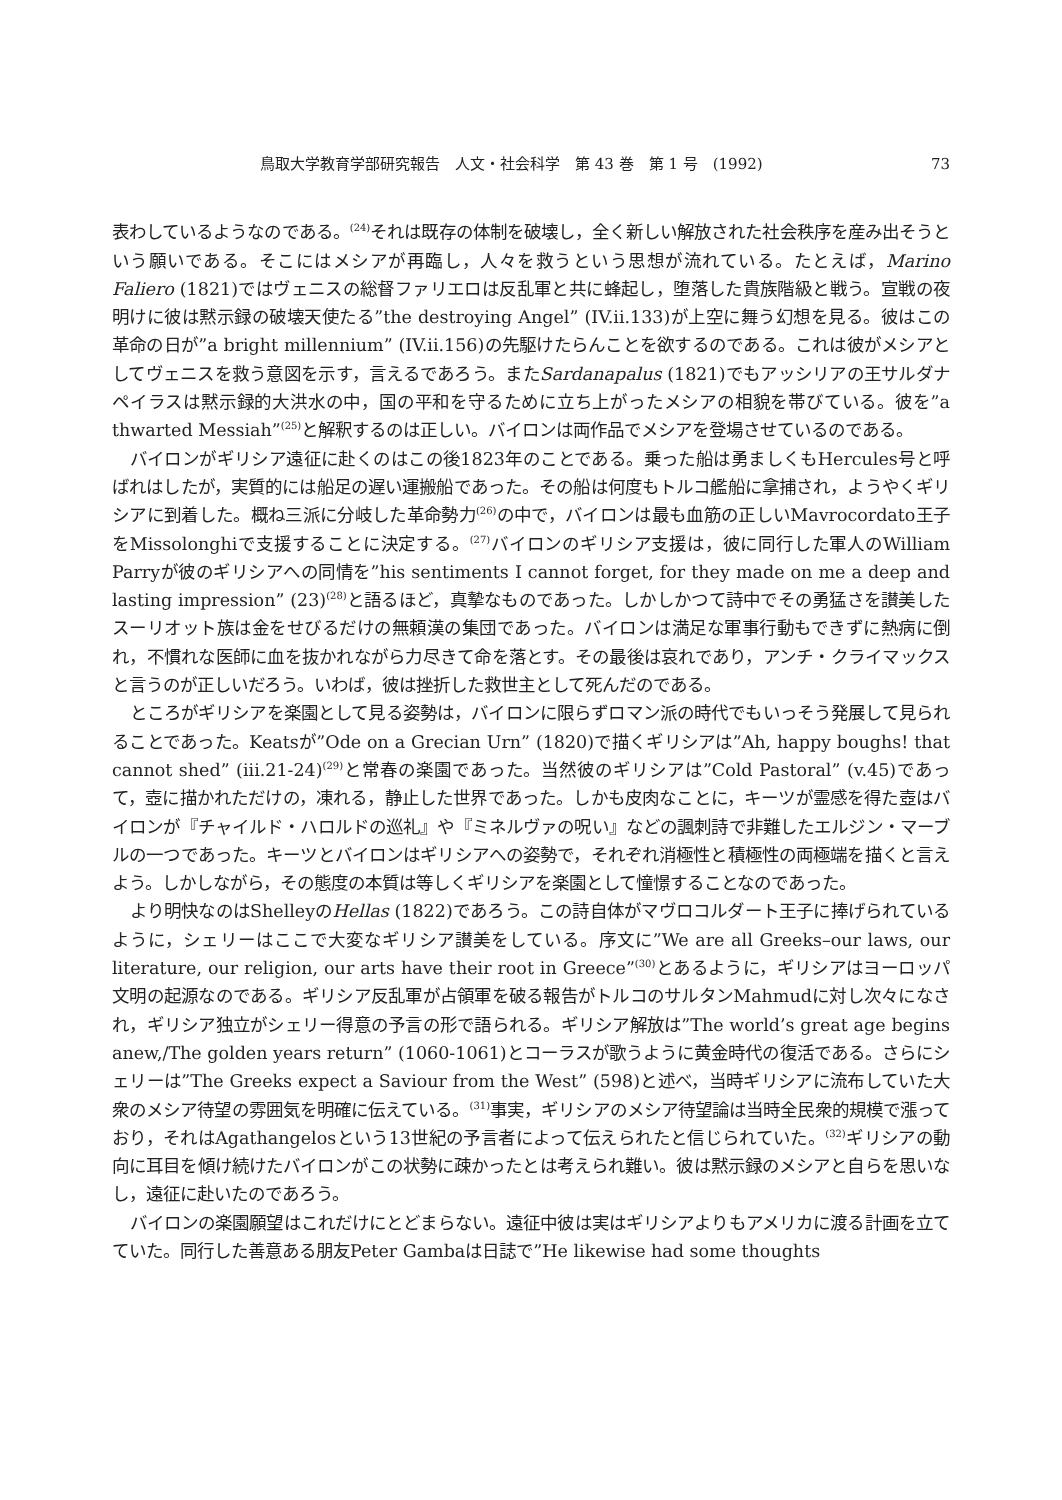鳥取大学教育学部研究報告　人文・社会科学　第 43 巻　第 1 号　(1992) 73
表わしているようなのである。<sup>(24)</sup>それは既存の体制を破壊し，全く新しい解放された社会秩序を産み出そうという願いである。そこにはメシアが再臨し，人々を救うという思想が流れている。たとえば，Marino Faliero (1821)ではヴェニスの総督ファリエロは反乱軍と共に蜂起し，堕落した貴族階級と戦う。宣戦の夜明けに彼は黙示録の破壊天使たる”the destroying Angel” (IV.ii.133)が上空に舞う幻想を見る。彼はこの革命の日が”a bright millennium” (IV.ii.156)の先駆けたらんことを欲するのである。これは彼がメシアとしてヴェニスを救う意図を示す，言えるであろう。またSardanapalus (1821)でもアッシリアの王サルダナペイラスは黙示録的大洪水の中，国の平和を守るために立ち上がったメシアの相貌を帯びている。彼を”a thwarted Messiah”<sup>(25)</sup>と解釈するのは正しい。バイロンは両作品でメシアを登場させているのである。
バイロンがギリシア遠征に赴くのはこの後1823年のことである。乗った船は勇ましくもHercules号と呼ばれはしたが，実質的には船足の遅い運搬船であった。その船は何度もトルコ艦船に拿捕され，ようやくギリシアに到着した。概ね三派に分岐した革命勢力<sup>(26)</sup>の中で，バイロンは最も血筋の正しいMavrocordato王子をMissolonghiで支援することに決定する。<sup>(27)</sup>バイロンのギリシア支援は，彼に同行した軍人のWilliam Parryが彼のギリシアへの同情を”his sentiments I cannot forget, for they made on me a deep and lasting impression” (23)<sup>(28)</sup>と語るほど，真摯なものであった。しかしかつて詩中でその勇猛さを讃美したスーリオット族は金をせびるだけの無頼漢の集団であった。バイロンは満足な軍事行動もできずに熱病に倒れ，不慣れな医師に血を抜かれながら力尽きて命を落とす。その最後は哀れであり，アンチ・クライマックスと言うのが正しいだろう。いわば，彼は挫折した救世主として死んだのである。
ところがギリシアを楽園として見る姿勢は，バイロンに限らずロマン派の時代でもいっそう発展して見られることであった。Keatsが”Ode on a Grecian Urn” (1820)で描くギリシアは”Ah, happy boughs! that cannot shed” (iii.21-24)<sup>(29)</sup>と常春の楽園であった。当然彼のギリシアは”Cold Pastoral” (v.45)であって，壺に描かれただけの，凍れる，静止した世界であった。しかも皮肉なことに，キーツが霊感を得た壺はバイロンが『チャイルド・ハロルドの巡礼』や『ミネルヴァの呪い』などの諷刺詩で非難したエルジン・マーブルの一つであった。キーツとバイロンはギリシアへの姿勢で，それぞれ消極性と積極性の両極端を描くと言えよう。しかしながら，その態度の本質は等しくギリシアを楽園として憧憬することなのであった。
より明快なのはShelleyのHellas (1822)であろう。この詩自体がマヴロコルダート王子に捧げられているように，シェリーはここで大変なギリシア讃美をしている。序文に”We are all Greeks–our laws, our literature, our religion, our arts have their root in Greece”<sup>(30)</sup>とあるように，ギリシアはヨーロッパ文明の起源なのである。ギリシア反乱軍が占領軍を破る報告がトルコのサルタンMahmudに対し次々になされ，ギリシア独立がシェリー得意の予言の形で語られる。ギリシア解放は”The world’s great age begins anew,/The golden years return” (1060-1061)とコーラスが歌うように黄金時代の復活である。さらにシェリーは”The Greeks expect a Saviour from the West” (598)と述べ，当時ギリシアに流布していた大衆のメシア待望の雰囲気を明確に伝えている。<sup>(31)</sup>事実，ギリシアのメシア待望論は当時全民衆的規模で漲っており，それはAgathangelosという13世紀の予言者によって伝えられたと信じられていた。<sup>(32)</sup>ギリシアの動向に耳目を傾け続けたバイロンがこの状勢に疎かったとは考えられ難い。彼は黙示録のメシアと自らを思いなし，遠征に赴いたのであろう。
バイロンの楽園願望はこれだけにとどまらない。遠征中彼は実はギリシアよりもアメリカに渡る計画を立てていた。同行した善意ある朋友Peter Gambaは日誌で”He likewise had some thoughts